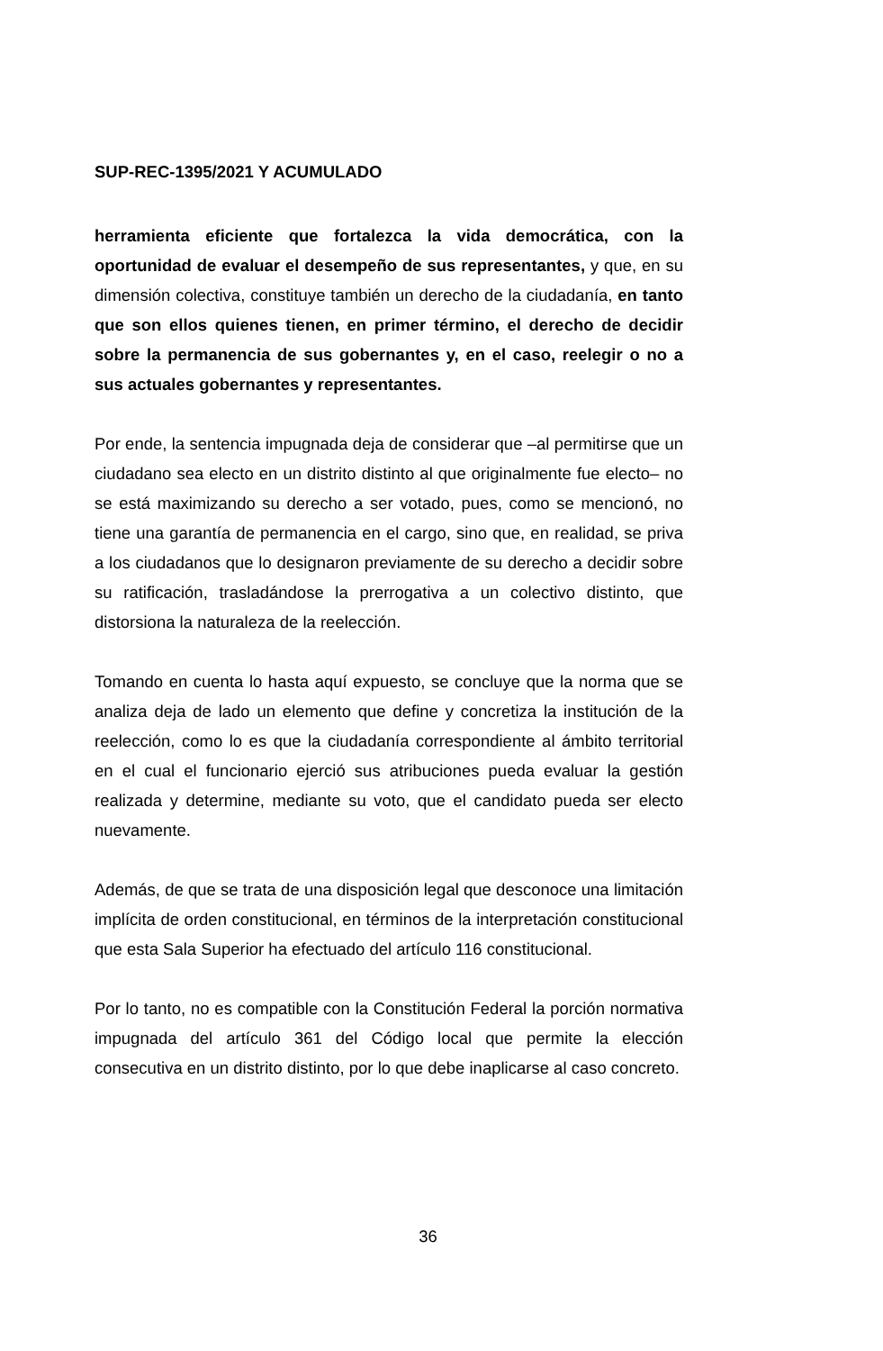SUP-REC-1395/2021 Y ACUMULADO
herramienta eficiente que fortalezca la vida democrática, con la oportunidad de evaluar el desempeño de sus representantes, y que, en su dimensión colectiva, constituye también un derecho de la ciudadanía, en tanto que son ellos quienes tienen, en primer término, el derecho de decidir sobre la permanencia de sus gobernantes y, en el caso, reelegir o no a sus actuales gobernantes y representantes.
Por ende, la sentencia impugnada deja de considerar que –al permitirse que un ciudadano sea electo en un distrito distinto al que originalmente fue electo– no se está maximizando su derecho a ser votado, pues, como se mencionó, no tiene una garantía de permanencia en el cargo, sino que, en realidad, se priva a los ciudadanos que lo designaron previamente de su derecho a decidir sobre su ratificación, trasladándose la prerrogativa a un colectivo distinto, que distorsiona la naturaleza de la reelección.
Tomando en cuenta lo hasta aquí expuesto, se concluye que la norma que se analiza deja de lado un elemento que define y concretiza la institución de la reelección, como lo es que la ciudadanía correspondiente al ámbito territorial en el cual el funcionario ejerció sus atribuciones pueda evaluar la gestión realizada y determine, mediante su voto, que el candidato pueda ser electo nuevamente.
Además, de que se trata de una disposición legal que desconoce una limitación implícita de orden constitucional, en términos de la interpretación constitucional que esta Sala Superior ha efectuado del artículo 116 constitucional.
Por lo tanto, no es compatible con la Constitución Federal la porción normativa impugnada del artículo 361 del Código local que permite la elección consecutiva en un distrito distinto, por lo que debe inaplicarse al caso concreto.
36